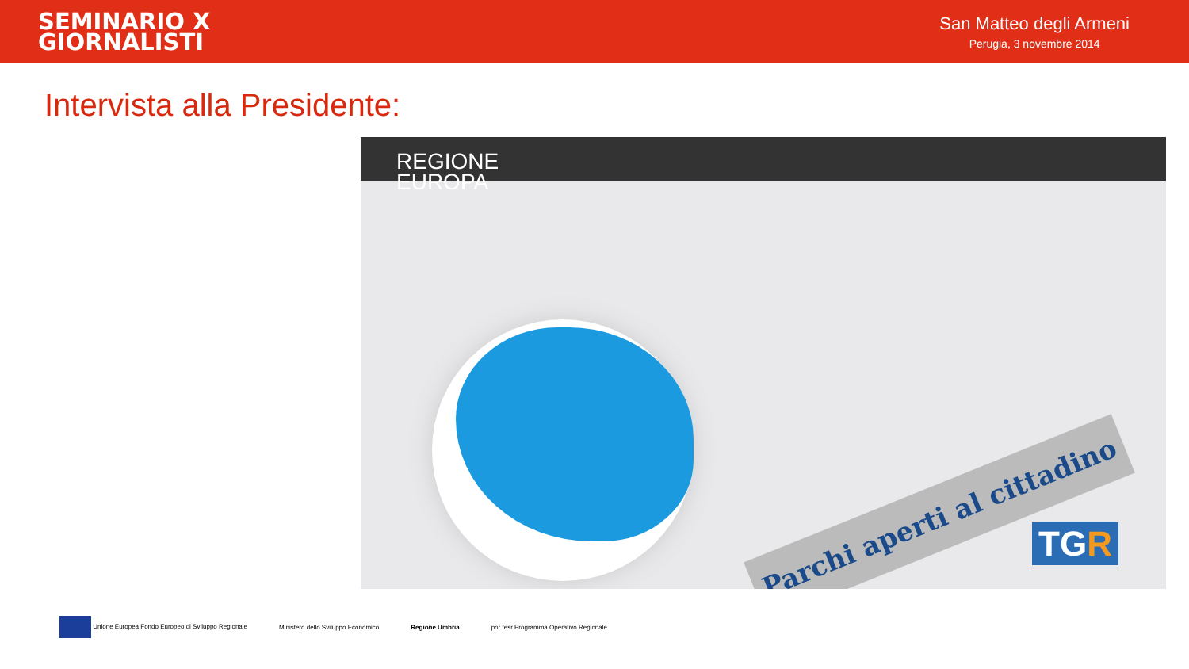SEMINARIO X
GIORNALISTI
San Matteo degli Armeni
Perugia, 3 novembre 2014
Intervista alla Presidente:
REGIONE
EUROPA
Parchi aperti al cittadino
TGR
Unione Europea Fondo Europeo di Sviluppo Regionale
Ministero dello Sviluppo Economico
Regione Umbria
por fesr Programma Operativo Regionale